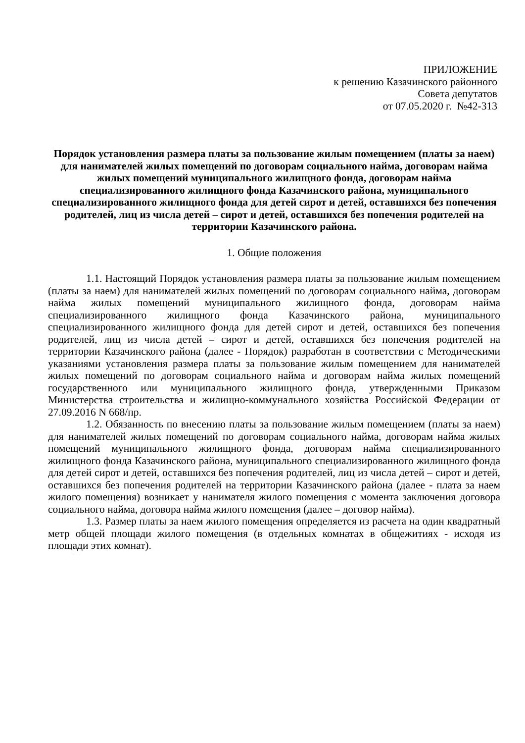ПРИЛОЖЕНИЕ
к решению Казачинского районного
Совета депутатов
от 07.05.2020 г. №42-313
Порядок установления размера платы за пользование жилым помещением (платы за наем) для нанимателей жилых помещений по договорам социального найма, договорам найма жилых помещений муниципального жилищного фонда, договорам найма специализированного жилищного фонда Казачинского района, муниципального специализированного жилищного фонда для детей сирот и детей, оставшихся без попечения родителей, лиц из числа детей – сирот и детей, оставшихся без попечения родителей на территории Казачинского района.
1. Общие положения
1.1. Настоящий Порядок установления размера платы за пользование жилым помещением (платы за наем) для нанимателей жилых помещений по договорам социального найма, договорам найма жилых помещений муниципального жилищного фонда, договорам найма специализированного жилищного фонда Казачинского района, муниципального специализированного жилищного фонда для детей сирот и детей, оставшихся без попечения родителей, лиц из числа детей – сирот и детей, оставшихся без попечения родителей на территории Казачинского района (далее - Порядок) разработан в соответствии с Методическими указаниями установления размера платы за пользование жилым помещением для нанимателей жилых помещений по договорам социального найма и договорам найма жилых помещений государственного или муниципального жилищного фонда, утвержденными Приказом Министерства строительства и жилищно-коммунального хозяйства Российской Федерации от 27.09.2016 N 668/пр.
1.2. Обязанность по внесению платы за пользование жилым помещением (платы за наем) для нанимателей жилых помещений по договорам социального найма, договорам найма жилых помещений муниципального жилищного фонда, договорам найма специализированного жилищного фонда Казачинского района, муниципального специализированного жилищного фонда для детей сирот и детей, оставшихся без попечения родителей, лиц из числа детей – сирот и детей, оставшихся без попечения родителей на территории Казачинского района (далее - плата за наем жилого помещения) возникает у нанимателя жилого помещения с момента заключения договора социального найма, договора найма жилого помещения (далее – договор найма).
1.3. Размер платы за наем жилого помещения определяется из расчета на один квадратный метр общей площади жилого помещения (в отдельных комнатах в общежитиях - исходя из площади этих комнат).